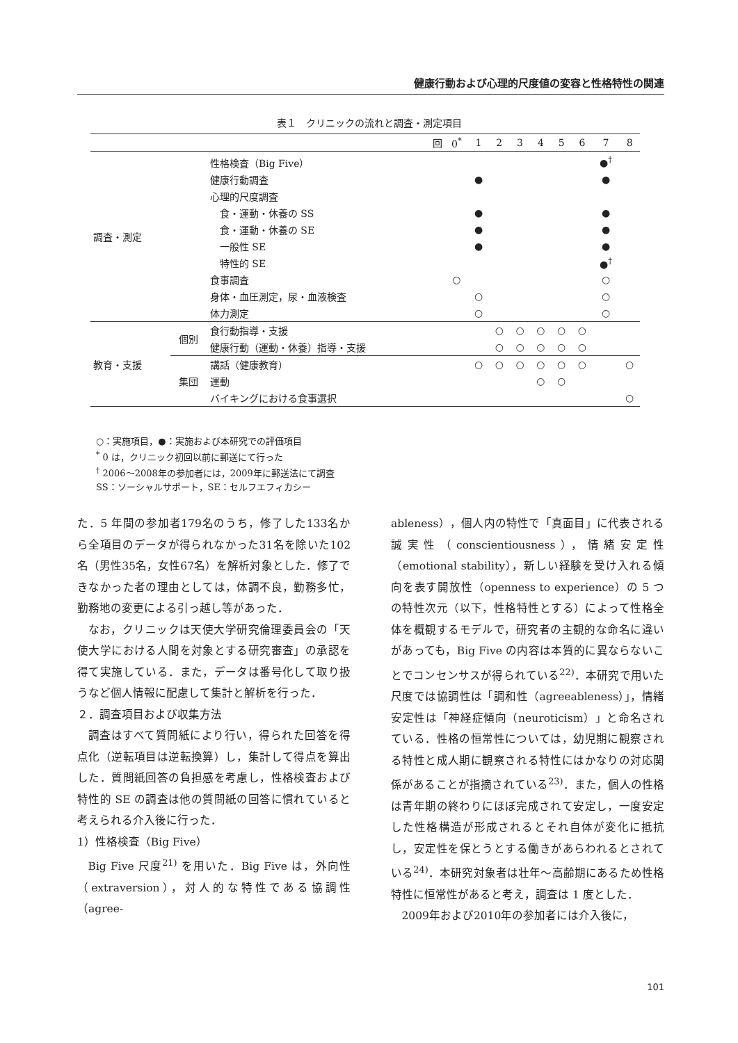健康行動および心理的尺度値の変容と性格特性の関連
表１　クリニックの流れと調査・測定項目
| | | 回 | 0<sup>*</sup> | 1 | 2 | 3 | 4 | 5 | 6 | 7 | 8 |
| --- | --- | --- | --- | --- | --- | --- | --- | --- | --- | --- | --- |
| 調査・測定 | | 性格検査（Big Five） | | | | | | | | ●<sup>†</sup> | |
| | | 健康行動調査 | | ● | | | | | | ● | |
| | | 心理的尺度調査 | | | | | | | | | |
| | | 食・運動・休養の SS | | ● | | | | | | ● | |
| | | 食・運動・休養の SE | | ● | | | | | | ● | |
| | | 一般性 SE | | ● | | | | | | ● | |
| | | 特性的 SE | | | | | | | | ●<sup>†</sup> | |
| | | 食事調査 | ○ | | | | | | | ○ | |
| | | 身体・血圧測定，尿・血液検査 | | ○ | | | | | | ○ | |
| | | 体力測定 | | ○ | | | | | | ○ | |
| 教育・支援 | 個別 | 食行動指導・支援 | | | ○ | ○ | ○ | ○ | ○ | | |
| | | 健康行動（運動・休養）指導・支援 | | | ○ | ○ | ○ | ○ | ○ | | |
| | 集団 | 講話（健康教育） | | ○ | ○ | ○ | ○ | ○ | ○ | | ○ |
| | | 運動 | | | | | ○ | ○ | | | |
| | | バイキングにおける食事選択 | | | | | | | | | ○ |
○：実施項目，●：実施および本研究での評価項目
<sup>*</sup> 0 は，クリニック初回以前に郵送にて行った
<sup>†</sup> 2006～2008年の参加者には，2009年に郵送法にて調査
SS：ソーシャルサポート，SE：セルフエフィカシー
た．5 年間の参加者179名のうち，修了した133名から全項目のデータが得られなかった31名を除いた102名（男性35名，女性67名）を解析対象とした．修了できなかった者の理由としては，体調不良，勤務多忙，勤務地の変更による引っ越し等があった．
なお，クリニックは天使大学研究倫理委員会の「天使大学における人間を対象とする研究審査」の承認を得て実施している．また，データは番号化して取り扱うなど個人情報に配慮して集計と解析を行った．
２．調査項目および収集方法
調査はすべて質問紙により行い，得られた回答を得点化（逆転項目は逆転換算）し，集計して得点を算出した．質問紙回答の負担感を考慮し，性格検査および特性的 SE の調査は他の質問紙の回答に慣れていると考えられる介入後に行った．
1）性格検査（Big Five）
Big Five 尺度<sup>21)</sup> を用いた．Big Five は，外向性（extraversion），対人的な特性である協調性（agree-
ableness），個人内の特性で「真面目」に代表される誠実性（conscientiousness），情緒安定性（emotional stability），新しい経験を受け入れる傾向を表す開放性（openness to experience）の 5 つの特性次元（以下，性格特性とする）によって性格全体を概観するモデルで，研究者の主観的な命名に違いがあっても，Big Five の内容は本質的に異ならないことでコンセンサスが得られている<sup>22)</sup>．本研究で用いた尺度では協調性は「調和性（agreeableness）」，情緒安定性は「神経症傾向（neuroticism）」と命名されている．性格の恒常性については，幼児期に観察される特性と成人期に観察される特性にはかなりの対応関係があることが指摘されている<sup>23)</sup>．また，個人の性格は青年期の終わりにほぼ完成されて安定し，一度安定した性格構造が形成されるとそれ自体が変化に抵抗し，安定性を保とうとする働きがあらわれるとされている<sup>24)</sup>．本研究対象者は壮年～高齢期にあるため性格特性に恒常性があると考え，調査は 1 度とした．
2009年および2010年の参加者には介入後に，
101